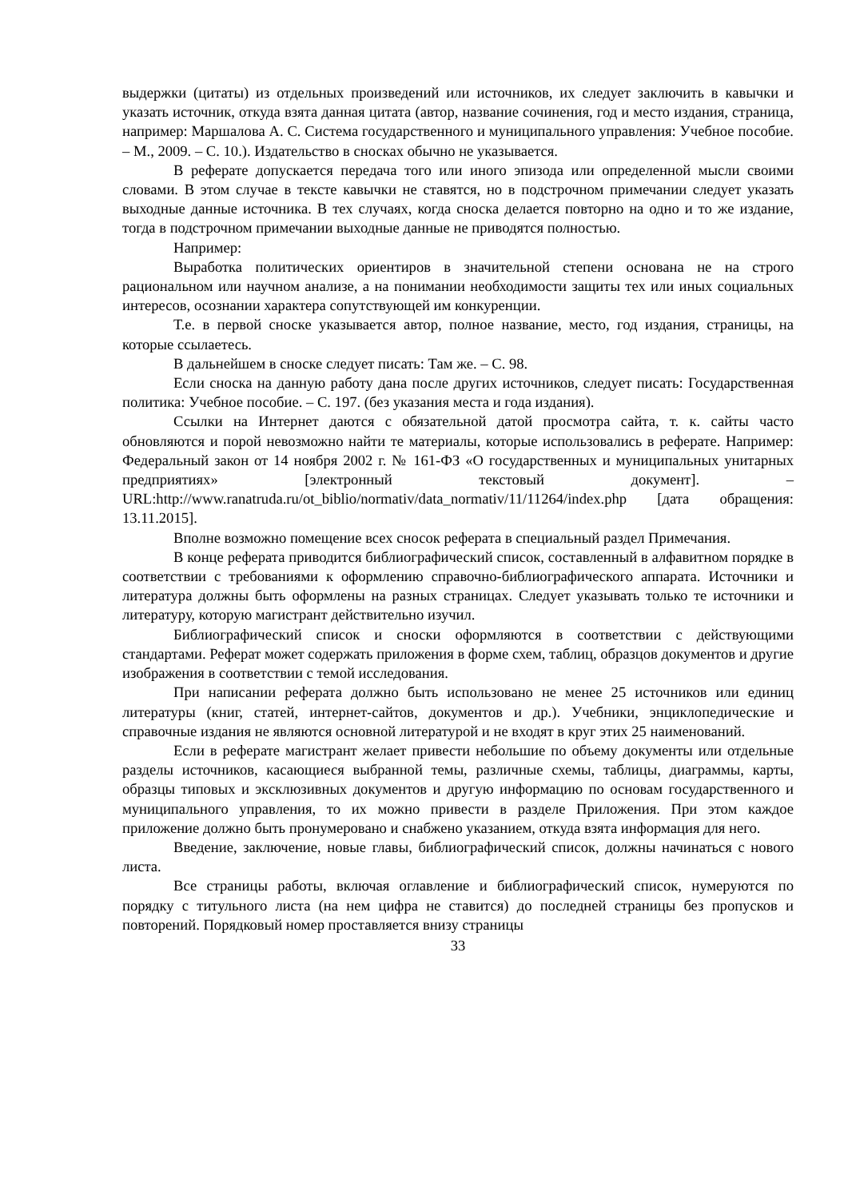выдержки (цитаты) из отдельных произведений или источников, их следует заключить в кавычки и указать источник, откуда взята данная цитата (автор, название сочинения, год и место издания, страница, например: Маршалова А. С. Система государственного и муниципального управления: Учебное пособие. – М., 2009. – С. 10.). Издательство в сносках обычно не указывается.
В реферате допускается передача того или иного эпизода или определенной мысли своими словами. В этом случае в тексте кавычки не ставятся, но в подстрочном примечании следует указать выходные данные источника. В тех случаях, когда сноска делается повторно на одно и то же издание, тогда в подстрочном примечании выходные данные не приводятся полностью.
Например:
Выработка политических ориентиров в значительной степени основана не на строго рациональном или научном анализе, а на понимании необходимости защиты тех или иных социальных интересов, осознании характера сопутствующей им конкуренции.
Т.е. в первой сноске указывается автор, полное название, место, год издания, страницы, на которые ссылаетесь.
В дальнейшем в сноске следует писать: Там же. – С. 98.
Если сноска на данную работу дана после других источников, следует писать: Государственная политика: Учебное пособие. – С. 197. (без указания места и года издания).
Ссылки на Интернет даются с обязательной датой просмотра сайта, т. к. сайты часто обновляются и порой невозможно найти те материалы, которые использовались в реферате. Например: Федеральный закон от 14 ноября 2002 г. № 161-ФЗ «О государственных и муниципальных унитарных предприятиях» [электронный текстовый документ]. – URL:http://www.ranatruda.ru/ot_biblio/normativ/data_normativ/11/11264/index.php [дата обращения: 13.11.2015].
Вполне возможно помещение всех сносок реферата в специальный раздел Примечания.
В конце реферата приводится библиографический список, составленный в алфавитном порядке в соответствии с требованиями к оформлению справочно-библиографического аппарата. Источники и литература должны быть оформлены на разных страницах. Следует указывать только те источники и литературу, которую магистрант действительно изучил.
Библиографический список и сноски оформляются в соответствии с действующими стандартами. Реферат может содержать приложения в форме схем, таблиц, образцов документов и другие изображения в соответствии с темой исследования.
При написании реферата должно быть использовано не менее 25 источников или единиц литературы (книг, статей, интернет-сайтов, документов и др.). Учебники, энциклопедические и справочные издания не являются основной литературой и не входят в круг этих 25 наименований.
Если в реферате магистрант желает привести небольшие по объему документы или отдельные разделы источников, касающиеся выбранной темы, различные схемы, таблицы, диаграммы, карты, образцы типовых и эксклюзивных документов и другую информацию по основам государственного и муниципального управления, то их можно привести в разделе Приложения. При этом каждое приложение должно быть пронумеровано и снабжено указанием, откуда взята информация для него.
Введение, заключение, новые главы, библиографический список, должны начинаться с нового листа.
Все страницы работы, включая оглавление и библиографический список, нумеруются по порядку с титульного листа (на нем цифра не ставится) до последней страницы без пропусков и повторений. Порядковый номер проставляется внизу страницы
33